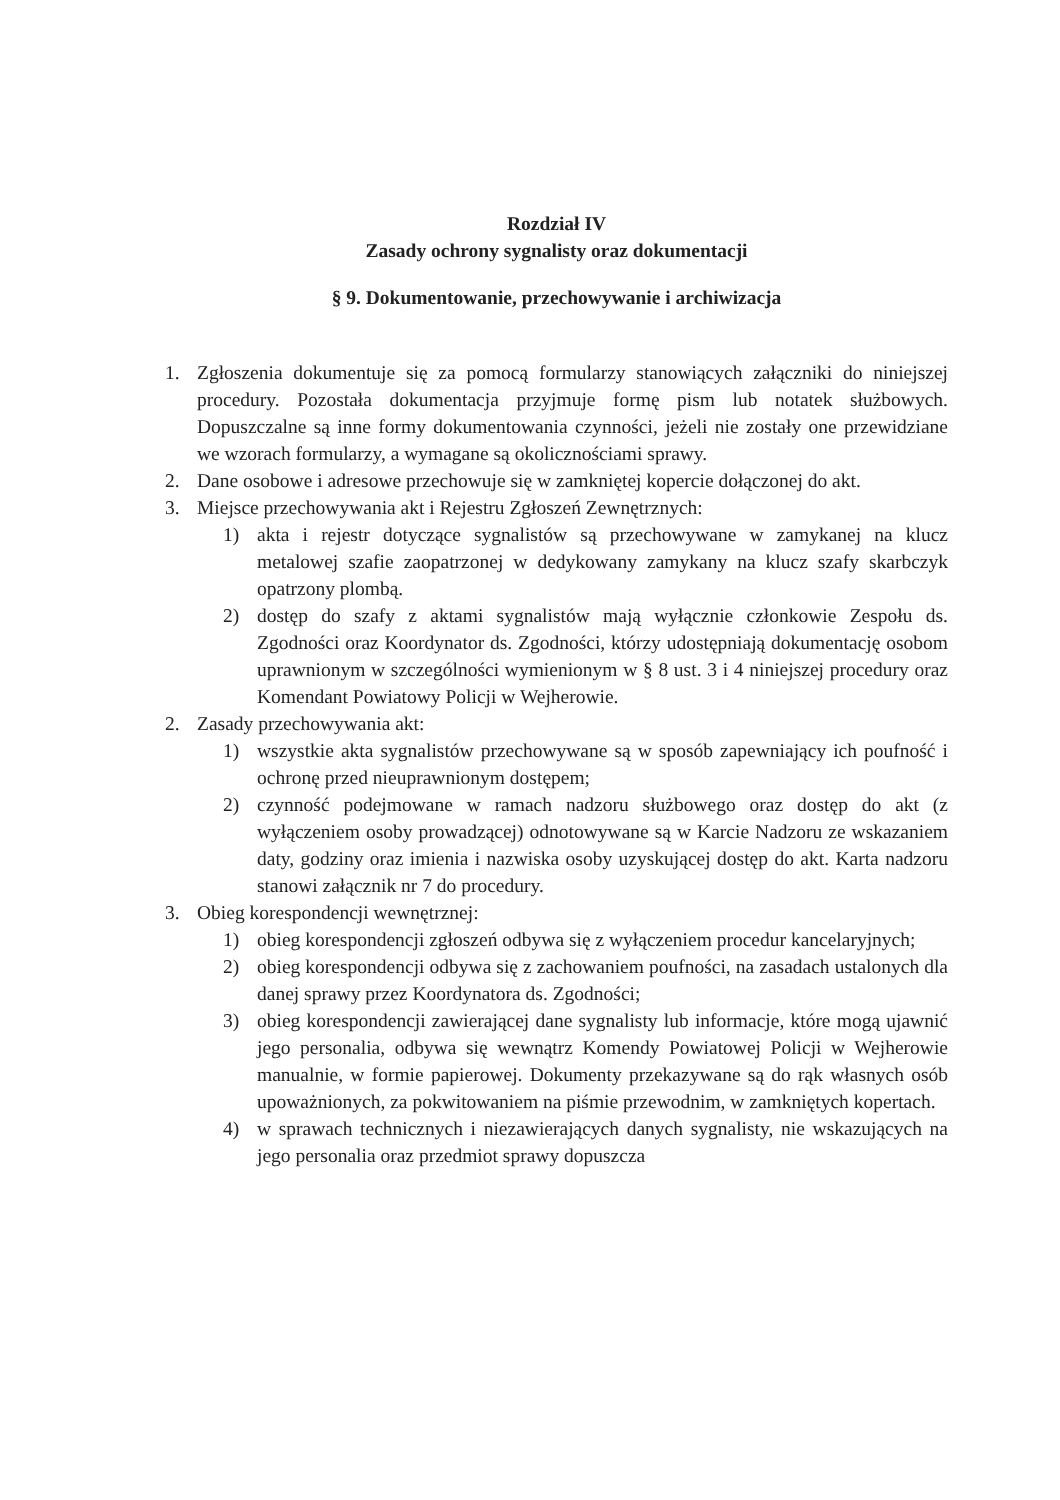Rozdział IV
Zasady ochrony sygnalisty oraz dokumentacji
§ 9. Dokumentowanie, przechowywanie i archiwizacja
1. Zgłoszenia dokumentuje się za pomocą formularzy stanowiących załączniki do niniejszej procedury. Pozostała dokumentacja przyjmuje formę pism lub notatek służbowych. Dopuszczalne są inne formy dokumentowania czynności, jeżeli nie zostały one przewidziane we wzorach formularzy, a wymagane są okolicznościami sprawy.
2. Dane osobowe i adresowe przechowuje się w zamkniętej kopercie dołączonej do akt.
3. Miejsce przechowywania akt i Rejestru Zgłoszeń Zewnętrznych:
1) akta i rejestr dotyczące sygnalistów są przechowywane w zamykanej na klucz metalowej szafie zaopatrzonej w dedykowany zamykany na klucz szafy skarbczyk opatrzony plombą.
2) dostęp do szafy z aktami sygnalistów mają wyłącznie członkowie Zespołu ds. Zgodności oraz Koordynator ds. Zgodności, którzy udostępniają dokumentację osobom uprawnionym w szczególności wymienionym w § 8 ust. 3 i 4 niniejszej procedury oraz Komendant Powiatowy Policji w Wejherowie.
2. Zasady przechowywania akt:
1) wszystkie akta sygnalistów przechowywane są w sposób zapewniający ich poufność i ochronę przed nieuprawnionym dostępem;
2) czynność podejmowane w ramach nadzoru służbowego oraz dostęp do akt (z wyłączeniem osoby prowadzącej) odnotowywane są w Karcie Nadzoru ze wskazaniem daty, godziny oraz imienia i nazwiska osoby uzyskującej dostęp do akt. Karta nadzoru stanowi załącznik nr 7 do procedury.
3. Obieg korespondencji wewnętrznej:
1) obieg korespondencji zgłoszeń odbywa się z wyłączeniem procedur kancelaryjnych;
2) obieg korespondencji odbywa się z zachowaniem poufności, na zasadach ustalonych dla danej sprawy przez Koordynatora ds. Zgodności;
3) obieg korespondencji zawierającej dane sygnalisty lub informacje, które mogą ujawnić jego personalia, odbywa się wewnątrz Komendy Powiatowej Policji w Wejherowie manualnie, w formie papierowej. Dokumenty przekazywane są do rąk własnych osób upoważnionych, za pokwitowaniem na piśmie przewodnim, w zamkniętych kopertach.
4) w sprawach technicznych i niezawierających danych sygnalisty, nie wskazujących na jego personalia oraz przedmiot sprawy dopuszcza